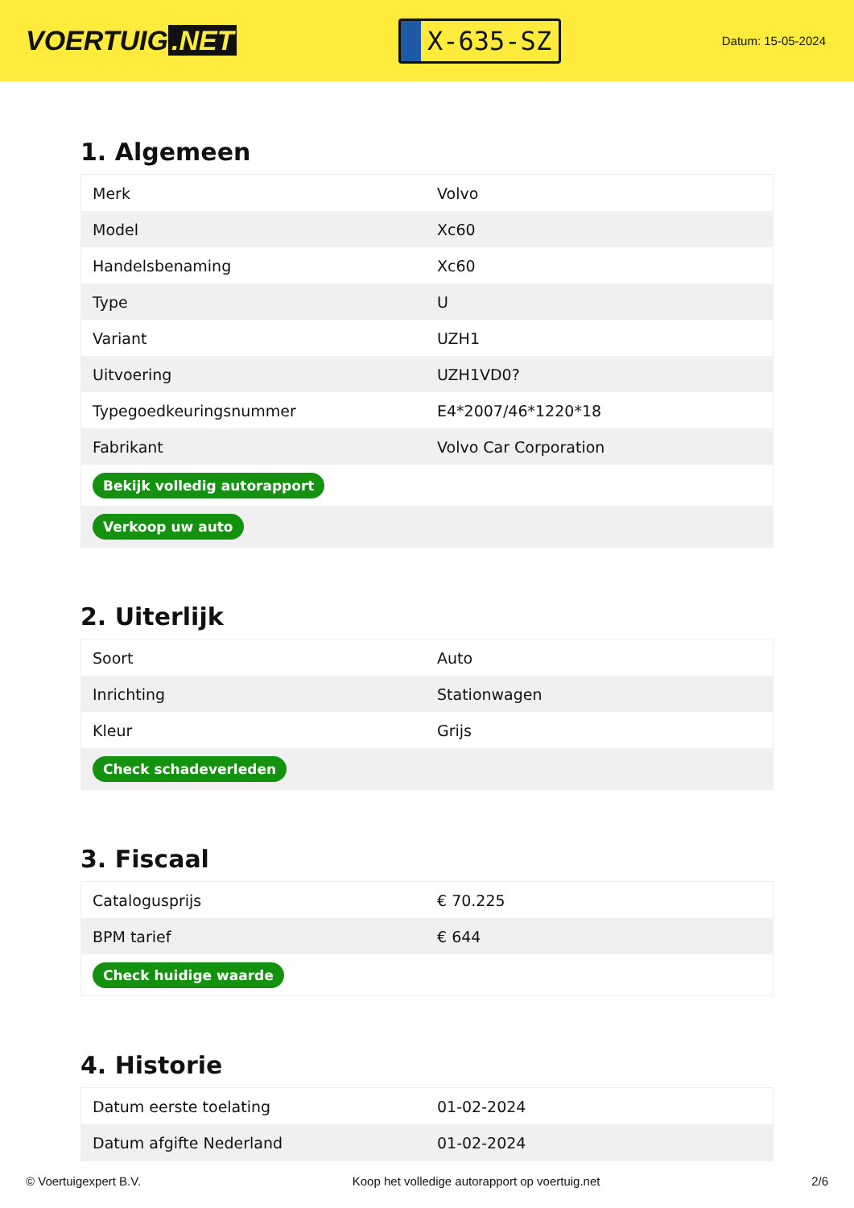VOERTUIG.NET
X-635-SZ
Datum: 15-05-2024
1. Algemeen
| Merk | Volvo |
| Model | Xc60 |
| Handelsbenaming | Xc60 |
| Type | U |
| Variant | UZH1 |
| Uitvoering | UZH1VD0? |
| Typegoedkeuringsnummer | E4*2007/46*1220*18 |
| Fabrikant | Volvo Car Corporation |
| Bekijk volledig autorapport | |
| Verkoop uw auto | |
2. Uiterlijk
| Soort | Auto |
| Inrichting | Stationwagen |
| Kleur | Grijs |
| Check schadeverleden | |
3. Fiscaal
| Catalogusprijs | € 70.225 |
| BPM tarief | € 644 |
| Check huidige waarde | |
4. Historie
| Datum eerste toelating | 01-02-2024 |
| Datum afgifte Nederland | 01-02-2024 |
© Voertuigexpert B.V. Koop het volledige autorapport op voertuig.net 2/6